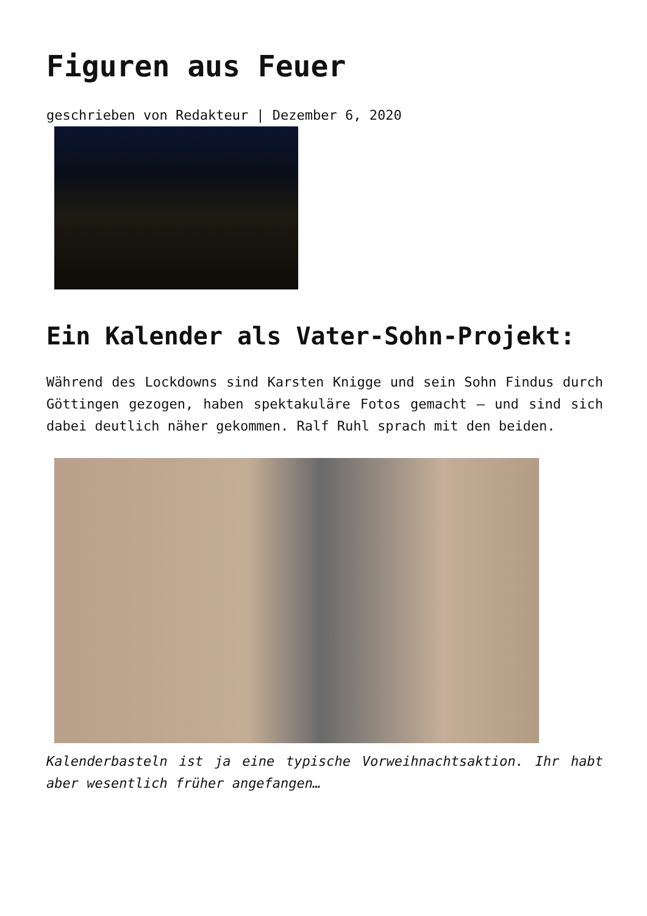Figuren aus Feuer
geschrieben von Redakteur | Dezember 6, 2020
Ein Kalender als Vater-Sohn-Projekt:
Während des Lockdowns sind Karsten Knigge und sein Sohn Findus durch Göttingen gezogen, haben spektakuläre Fotos gemacht – und sind sich dabei deutlich näher gekommen. Ralf Ruhl sprach mit den beiden.
Kalenderbasteln ist ja eine typische Vorweihnachtsaktion. Ihr habt aber wesentlich früher angefangen…